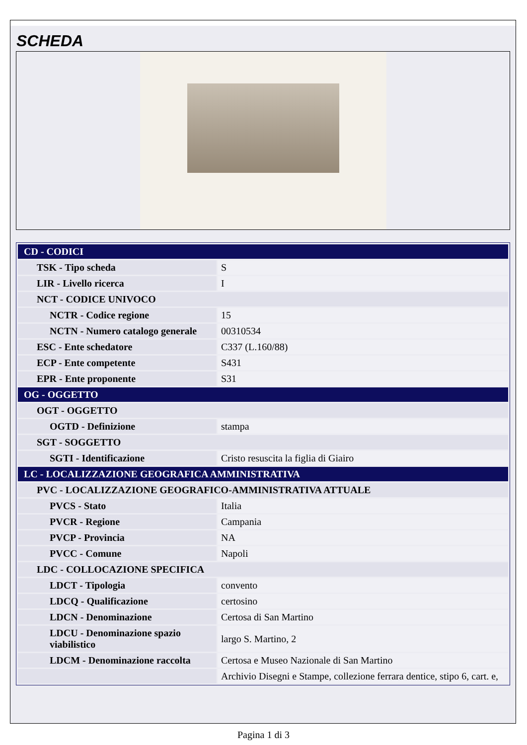SCHEDA
| CD - CODICI | |
| TSK - Tipo scheda | S |
| LIR - Livello ricerca | I |
| NCT - CODICE UNIVOCO | |
| NCTR - Codice regione | 15 |
| NCTN - Numero catalogo generale | 00310534 |
| ESC - Ente schedatore | C337 (L.160/88) |
| ECP - Ente competente | S431 |
| EPR - Ente proponente | S31 |
| OG - OGGETTO | |
| OGT - OGGETTO | |
| OGTD - Definizione | stampa |
| SGT - SOGGETTO | |
| SGTI - Identificazione | Cristo resuscita la figlia di Giairo |
| LC - LOCALIZZAZIONE GEOGRAFICA AMMINISTRATIVA | |
| PVC - LOCALIZZAZIONE GEOGRAFICO-AMMINISTRATIVA ATTUALE | |
| PVCS - Stato | Italia |
| PVCR - Regione | Campania |
| PVCP - Provincia | NA |
| PVCC - Comune | Napoli |
| LDC - COLLOCAZIONE SPECIFICA | |
| LDCT - Tipologia | convento |
| LDCQ - Qualificazione | certosino |
| LDCN - Denominazione | Certosa di San Martino |
| LDCU - Denominazione spazio viabilistico | largo S. Martino, 2 |
| LDCM - Denominazione raccolta | Certosa e Museo Nazionale di San Martino |
| | Archivio Disegni e Stampe, collezione ferrara dentice, stipo 6, cart. e, |
Pagina 1 di 3